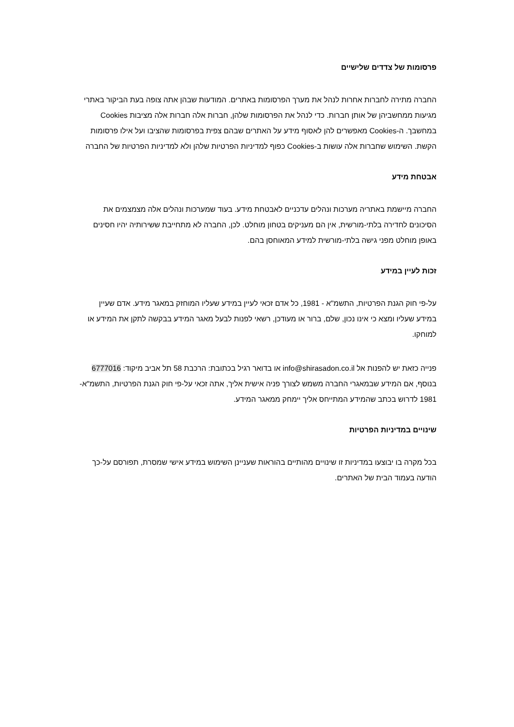פרסומות של צדדים שלישיים
החברה מתירה לחברות אחרות לנהל את מערך הפרסומות באתרים. המודעות שבהן אתה צופה בעת הביקור באתרי מגיעות ממחשביהן של אותן חברות. כדי לנהל את הפרסומות שלהן, חברות אלה חברות אלה מציבות Cookies במחשבך. ה-Cookies מאפשרים להן לאסוף מידע על האתרים שבהם צפית בפרסומות שהציבו ועל אילו פרסומות הקשת. השימוש שחברות אלה עושות ב-Cookies כפוף למדיניות הפרטיות שלהן ולא למדיניות הפרטיות של החברה
אבטחת מידע
החברה מיישמת באתריה מערכות ונהלים עדכניים לאבטחת מידע. בעוד שמערכות ונהלים אלה מצמצמים את הסיכונים לחדירה בלתי-מורשית, אין הם מעניקים בטחון מוחלט. לכן, החברה לא מתחייבת ששירותיה יהיו חסינים באופן מוחלט מפני גישה בלתי-מורשית למידע המאוחסן בהם.
זכות לעיין במידע
על-פי חוק הגנת הפרטיות, התשמ"א - 1981, כל אדם זכאי לעיין במידע שעליו המוחזק במאגר מידע. אדם שעיין במידע שעליו ומצא כי אינו נכון, שלם, ברור או מעודכן, רשאי לפנות לבעל מאגר המידע בבקשה לתקן את המידע או למוחקו.
פנייה כזאת יש להפנות אל info@shirasadon.co.il או בדואר רגיל בכתובת: הרכבת 58 תל אביב מיקוד: 6777016 בנוסף, אם המידע שבמאגרי החברה משמש לצורך פניה אישית אליך, אתה זכאי על-פי חוק הגנת הפרטיות, התשמ"א- 1981 לדרוש בכתב שהמידע המתייחס אליך יימחק ממאגר המידע.
שינויים במדיניות הפרטיות
בכל מקרה בו יבוצעו במדיניות זו שינויים מהותיים בהוראות שעניינן השימוש במידע אישי שמסרת, תפורסם על-כך הודעה בעמוד הבית של האתרים.